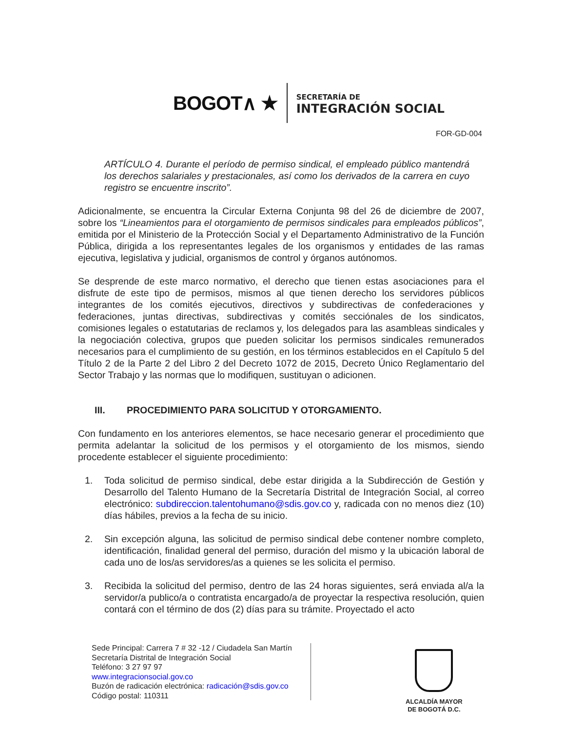BOGOT∧ ★
SECRETARÍA DE
INTEGRACIÓN SOCIAL
FOR-GD-004
ARTÍCULO 4. Durante el período de permiso sindical, el empleado público mantendrá los derechos salariales y prestacionales, así como los derivados de la carrera en cuyo registro se encuentre inscrito”.
Adicionalmente, se encuentra la Circular Externa Conjunta 98 del 26 de diciembre de 2007, sobre los “Lineamientos para el otorgamiento de permisos sindicales para empleados públicos”, emitida por el Ministerio de la Protección Social y el Departamento Administrativo de la Función Pública, dirigida a los representantes legales de los organismos y entidades de las ramas ejecutiva, legislativa y judicial, organismos de control y órganos autónomos.
Se desprende de este marco normativo, el derecho que tienen estas asociaciones para el disfrute de este tipo de permisos, mismos al que tienen derecho los servidores públicos integrantes de los comités ejecutivos, directivos y subdirectivas de confederaciones y federaciones, juntas directivas, subdirectivas y comités secciónales de los sindicatos, comisiones legales o estatutarias de reclamos y, los delegados para las asambleas sindicales y la negociación colectiva, grupos que pueden solicitar los permisos sindicales remunerados necesarios para el cumplimiento de su gestión, en los términos establecidos en el Capítulo 5 del Título 2 de la Parte 2 del Libro 2 del Decreto 1072 de 2015, Decreto Único Reglamentario del Sector Trabajo y las normas que lo modifiquen, sustituyan o adicionen.
III. PROCEDIMIENTO PARA SOLICITUD Y OTORGAMIENTO.
Con fundamento en los anteriores elementos, se hace necesario generar el procedimiento que permita adelantar la solicitud de los permisos y el otorgamiento de los mismos, siendo procedente establecer el siguiente procedimiento:
1. Toda solicitud de permiso sindical, debe estar dirigida a la Subdirección de Gestión y Desarrollo del Talento Humano de la Secretaría Distrital de Integración Social, al correo electrónico: subdireccion.talentohumano@sdis.gov.co y, radicada con no menos diez (10) días hábiles, previos a la fecha de su inicio.
2. Sin excepción alguna, las solicitud de permiso sindical debe contener nombre completo, identificación, finalidad general del permiso, duración del mismo y la ubicación laboral de cada uno de los/as servidores/as a quienes se les solicita el permiso.
3. Recibida la solicitud del permiso, dentro de las 24 horas siguientes, será enviada al/a la servidor/a publico/a o contratista encargado/a de proyectar la respectiva resolución, quien contará con el término de dos (2) días para su trámite. Proyectado el acto
Sede Principal: Carrera 7 # 32 -12 / Ciudadela San Martín
Secretaría Distrital de Integración Social
Teléfono: 3 27 97 97
www.integracionsocial.gov.co
Buzón de radicación electrónica: radicación@sdis.gov.co
Código postal: 110311
ALCALDÍA MAYOR
DE BOGOTÁ D.C.